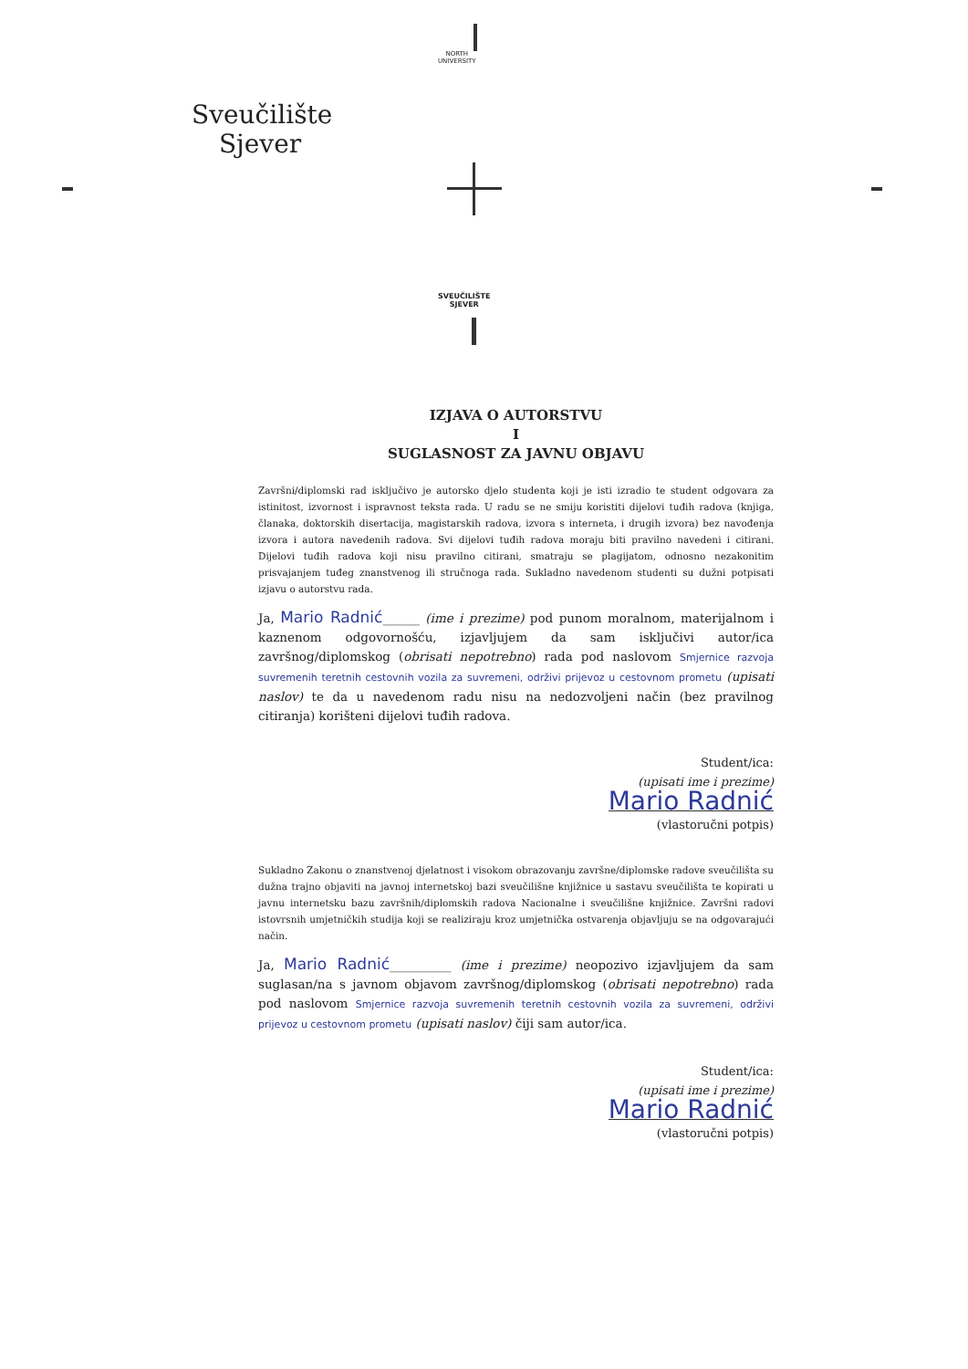NORTH
UNIVERSITY
Sveučilište Sjever
SVEUČILIŠTE
SJEVER
IZJAVA O AUTORSTVU
I
SUGLASNOST ZA JAVNU OBJAVU
Završni/diplomski rad isključivo je autorsko djelo studenta koji je isti izradio te student odgovara za istinitost, izvornost i ispravnost teksta rada. U radu se ne smiju koristiti dijelovi tuđih radova (knjiga, članaka, doktorskih disertacija, magistarskih radova, izvora s interneta, i drugih izvora) bez navođenja izvora i autora navedenih radova. Svi dijelovi tuđih radova moraju biti pravilno navedeni i citirani. Dijelovi tuđih radova koji nisu pravilno citirani, smatraju se plagijatom, odnosno nezakonitim prisvajanjem tuđeg znanstvenog ili stručnoga rada. Sukladno navedenom studenti su dužni potpisati izjavu o autorstvu rada.
Ja, Mario Radnić______ (ime i prezime) pod punom moralnom, materijalnom i kaznenom odgovornošću, izjavljujem da sam isključivi autor/ica završnog/diplomskog (obrisati nepotrebno) rada pod naslovom Smjernice razvoja suvremenih teretnih cestovnih vozila za suvremeni, održivi prijevoz u cestovnom prometu (upisati naslov) te da u navedenom radu nisu na nedozvoljeni način (bez pravilnog citiranja) korišteni dijelovi tuđih radova.
Student/ica:
(upisati ime i prezime)
Mario Radnić
(vlastoručni potpis)
Sukladno Zakonu o znanstvenoj djelatnost i visokom obrazovanju završne/diplomske radove sveučilišta su dužna trajno objaviti na javnoj internetskoj bazi sveučilišne knjižnice u sastavu sveučilišta te kopirati u javnu internetsku bazu završnih/diplomskih radova Nacionalne i sveučilišne knjižnice. Završni radovi istovrsnih umjetničkih studija koji se realiziraju kroz umjetnička ostvarenja objavljuju se na odgovarajući način.
Ja, Mario Radnić__________ (ime i prezime) neopozivo izjavljujem da sam suglasan/na s javnom objavom završnog/diplomskog (obrisati nepotrebno) rada pod naslovom Smjernice razvoja suvremenih teretnih cestovnih vozila za suvremeni, održivi prijevoz u cestovnom prometu (upisati naslov) čiji sam autor/ica.
Student/ica:
(upisati ime i prezime)
Mario Radnić
(vlastoručni potpis)